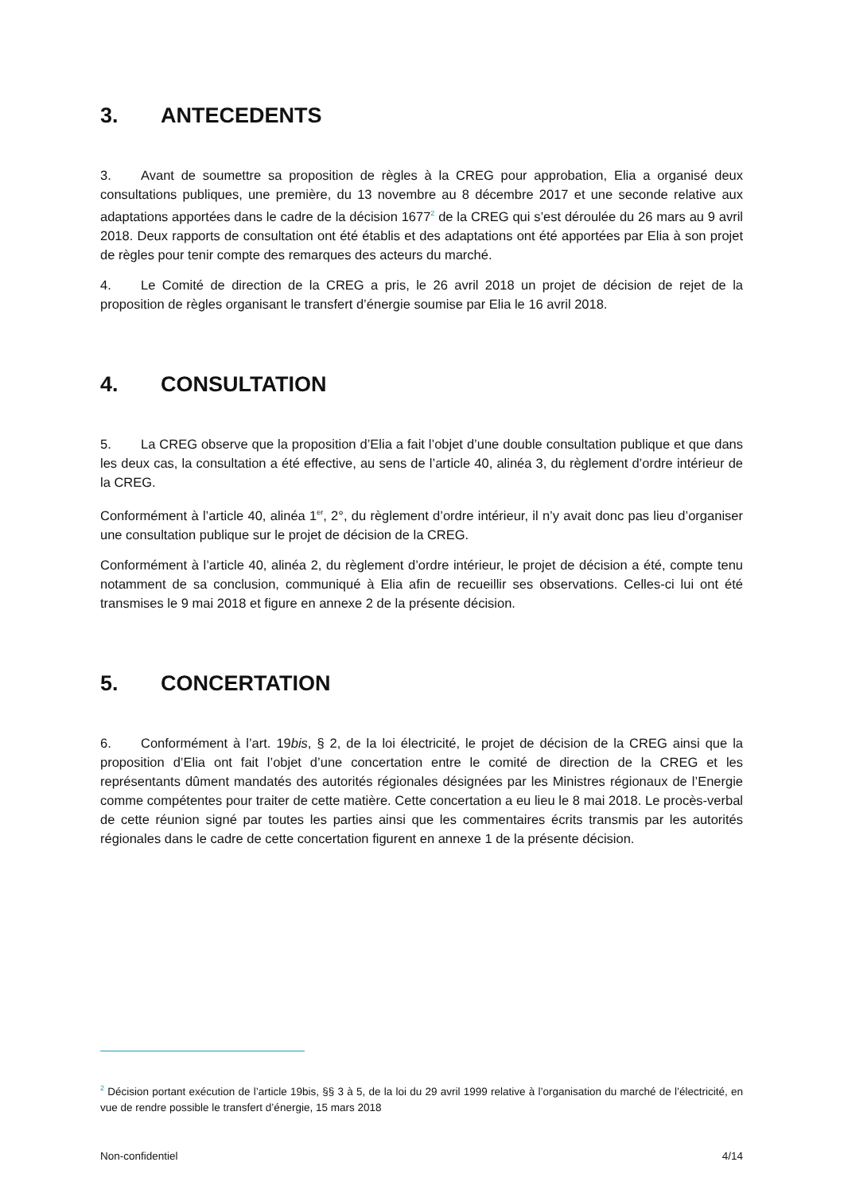3. ANTECEDENTS
3. Avant de soumettre sa proposition de règles à la CREG pour approbation, Elia a organisé deux consultations publiques, une première, du 13 novembre au 8 décembre 2017 et une seconde relative aux adaptations apportées dans le cadre de la décision 1677<sup>2</sup> de la CREG qui s’est déroulée du 26 mars au 9 avril 2018. Deux rapports de consultation ont été établis et des adaptations ont été apportées par Elia à son projet de règles pour tenir compte des remarques des acteurs du marché.
4. Le Comité de direction de la CREG a pris, le 26 avril 2018 un projet de décision de rejet de la proposition de règles organisant le transfert d’énergie soumise par Elia le 16 avril 2018.
4. CONSULTATION
5. La CREG observe que la proposition d’Elia a fait l’objet d’une double consultation publique et que dans les deux cas, la consultation a été effective, au sens de l’article 40, alinéa 3, du règlement d’ordre intérieur de la CREG.
Conformément à l’article 40, alinéa 1<sup>er</sup>, 2°, du règlement d’ordre intérieur, il n’y avait donc pas lieu d’organiser une consultation publique sur le projet de décision de la CREG.
Conformément à l’article 40, alinéa 2, du règlement d’ordre intérieur, le projet de décision a été, compte tenu notamment de sa conclusion, communiqué à Elia afin de recueillir ses observations. Celles-ci lui ont été transmises le 9 mai 2018 et figure en annexe 2 de la présente décision.
5. CONCERTATION
6. Conformément à l’art. 19bis, § 2, de la loi électricité, le projet de décision de la CREG ainsi que la proposition d’Elia ont fait l’objet d’une concertation entre le comité de direction de la CREG et les représentants dûment mandatés des autorités régionales désignées par les Ministres régionaux de l’Energie comme compétentes pour traiter de cette matière. Cette concertation a eu lieu le 8 mai 2018. Le procès-verbal de cette réunion signé par toutes les parties ainsi que les commentaires écrits transmis par les autorités régionales dans le cadre de cette concertation figurent en annexe 1 de la présente décision.
<sup>2</sup> Décision portant exécution de l’article 19bis, §§ 3 à 5, de la loi du 29 avril 1999 relative à l’organisation du marché de l’électricité, en vue de rendre possible le transfert d’énergie, 15 mars 2018
Non-confidentiel 4/14